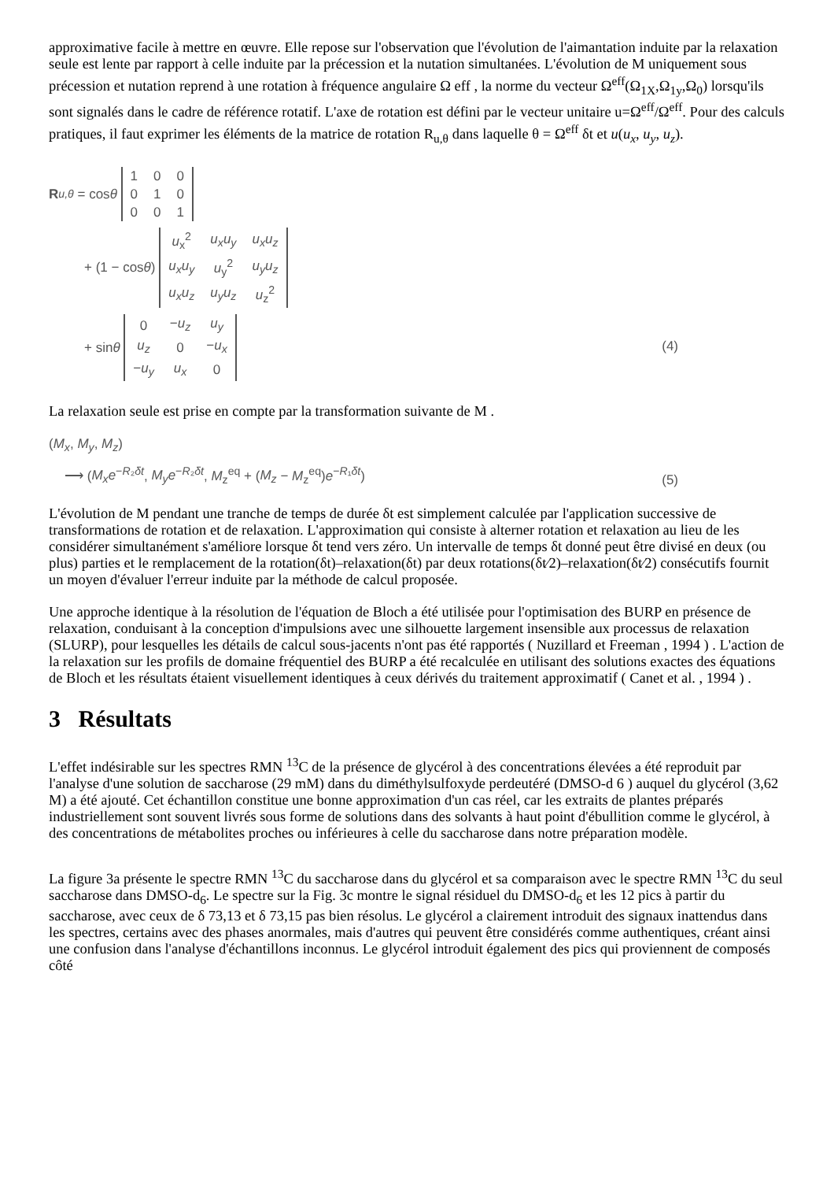approximative facile à mettre en œuvre. Elle repose sur l'observation que l'évolution de l'aimantation induite par la relaxation seule est lente par rapport à celle induite par la précession et la nutation simultanées. L'évolution de M uniquement sous précession et nutation reprend à une rotation à fréquence angulaire Ω eff , la norme du vecteur Ω<sup>eff</sup>(Ω<sub>1X</sub>,Ω<sub>1y</sub>,Ω<sub>0</sub>) lorsqu'ils sont signalés dans le cadre de référence rotatif. L'axe de rotation est défini par le vecteur unitaire u=Ω<sup>eff</sup>/Ω<sup>eff</sup>. Pour des calculs pratiques, il faut exprimer les éléments de la matrice de rotation R<sub>u,θ</sub> dans laquelle θ = Ω<sup>eff</sup> δt et u(u<sub>x</sub>, u<sub>y</sub>, u<sub>z</sub>).
R<sub>u,θ</sub> = cos θ
| 1 | 0 | 0 |
| 0 | 1 | 0 |
| 0 | 0 | 1 |
+ (1 − cos θ)
| u<sub>x</sub><sup>2</sup> | u<sub>x</sub>u<sub>y</sub> | u<sub>x</sub>u<sub>z</sub> |
| u<sub>x</sub>u<sub>y</sub> | u<sub>y</sub><sup>2</sup> | u<sub>y</sub>u<sub>z</sub> |
| u<sub>x</sub>u<sub>z</sub> | u<sub>y</sub>u<sub>z</sub> | u<sub>z</sub><sup>2</sup> |
+ sin θ
| 0 | − u<sub>z</sub> | u<sub>y</sub> |
| u<sub>z</sub> | 0 | − u<sub>x</sub> |
| − u<sub>y</sub> | u<sub>x</sub> | 0 |
(4)
La relaxation seule est prise en compte par la transformation suivante de M .
(M<sub>x</sub>, M<sub>y</sub>, M<sub>z</sub>)
⟶ (M<sub>x</sub>e<sup>−R₂δt</sup>, M<sub>y</sub>e<sup>−R₂δt</sup>, M<sub>z</sub><sup>eq</sup> + (M<sub>z</sub> − M<sub>z</sub><sup>eq</sup>)e<sup>−R₁δt</sup>)
(5)
L'évolution de M pendant une tranche de temps de durée δt est simplement calculée par l'application successive de transformations de rotation et de relaxation. L'approximation qui consiste à alterner rotation et relaxation au lieu de les considérer simultanément s'améliore lorsque δt tend vers zéro. Un intervalle de temps δt donné peut être divisé en deux (ou plus) parties et le remplacement de la rotation(δt)–relaxation(δt) par deux rotations(δt⁄2)–relaxation(δt⁄2) consécutifs fournit un moyen d'évaluer l'erreur induite par la méthode de calcul proposée.
Une approche identique à la résolution de l'équation de Bloch a été utilisée pour l'optimisation des BURP en présence de relaxation, conduisant à la conception d'impulsions avec une silhouette largement insensible aux processus de relaxation (SLURP), pour lesquelles les détails de calcul sous-jacents n'ont pas été rapportés ( Nuzillard et Freeman , 1994 ) . L'action de la relaxation sur les profils de domaine fréquentiel des BURP a été recalculée en utilisant des solutions exactes des équations de Bloch et les résultats étaient visuellement identiques à ceux dérivés du traitement approximatif ( Canet et al. , 1994 ) .
3 Résultats
L'effet indésirable sur les spectres RMN <sup>13</sup>C de la présence de glycérol à des concentrations élevées a été reproduit par l'analyse d'une solution de saccharose (29 mM) dans du diméthylsulfoxyde perdeutéré (DMSO-d 6 ) auquel du glycérol (3,62 M) a été ajouté. Cet échantillon constitue une bonne approximation d'un cas réel, car les extraits de plantes préparés industriellement sont souvent livrés sous forme de solutions dans des solvants à haut point d'ébullition comme le glycérol, à des concentrations de métabolites proches ou inférieures à celle du saccharose dans notre préparation modèle.
La figure 3a présente le spectre RMN <sup>13</sup>C du saccharose dans du glycérol et sa comparaison avec le spectre RMN <sup>13</sup>C du seul saccharose dans DMSO-d<sub>6</sub>. Le spectre sur la Fig. 3c montre le signal résiduel du DMSO-d<sub>6</sub> et les 12 pics à partir du saccharose, avec ceux de δ 73,13 et δ 73,15 pas bien résolus. Le glycérol a clairement introduit des signaux inattendus dans les spectres, certains avec des phases anormales, mais d'autres qui peuvent être considérés comme authentiques, créant ainsi une confusion dans l'analyse d'échantillons inconnus. Le glycérol introduit également des pics qui proviennent de composés côté